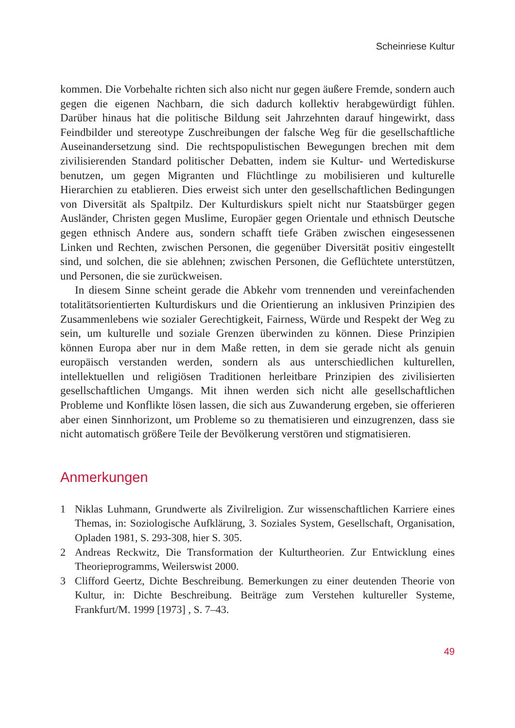Scheinriese Kultur
kommen. Die Vorbehalte richten sich also nicht nur gegen äußere Fremde, sondern auch gegen die eigenen Nachbarn, die sich dadurch kollektiv herabgewürdigt fühlen. Darüber hinaus hat die politische Bildung seit Jahrzehnten darauf hingewirkt, dass Feindbilder und stereotype Zuschreibungen der falsche Weg für die gesellschaftliche Auseinandersetzung sind. Die rechtspopulistischen Bewegungen brechen mit dem zivilisierenden Standard politischer Debatten, indem sie Kultur- und Wertediskurse benutzen, um gegen Migranten und Flüchtlinge zu mobilisieren und kulturelle Hierarchien zu etablieren. Dies erweist sich unter den gesellschaftlichen Bedingungen von Diversität als Spaltpilz. Der Kulturdiskurs spielt nicht nur Staatsbürger gegen Ausländer, Christen gegen Muslime, Europäer gegen Orientale und ethnisch Deutsche gegen ethnisch Andere aus, sondern schafft tiefe Gräben zwischen eingesessenen Linken und Rechten, zwischen Personen, die gegenüber Diversität positiv eingestellt sind, und solchen, die sie ablehnen; zwischen Personen, die Geflüchtete unterstützen, und Personen, die sie zurückweisen.
In diesem Sinne scheint gerade die Abkehr vom trennenden und vereinfachenden totalitätsorientierten Kulturdiskurs und die Orientierung an inklusiven Prinzipien des Zusammenlebens wie sozialer Gerechtigkeit, Fairness, Würde und Respekt der Weg zu sein, um kulturelle und soziale Grenzen überwinden zu können. Diese Prinzipien können Europa aber nur in dem Maße retten, in dem sie gerade nicht als genuin europäisch verstanden werden, sondern als aus unterschiedlichen kulturellen, intellektuellen und religiösen Traditionen herleitbare Prinzipien des zivilisierten gesellschaftlichen Umgangs. Mit ihnen werden sich nicht alle gesellschaftlichen Probleme und Konflikte lösen lassen, die sich aus Zuwanderung ergeben, sie offerieren aber einen Sinnhorizont, um Probleme so zu thematisieren und einzugrenzen, dass sie nicht automatisch größere Teile der Bevölkerung verstören und stigmatisieren.
Anmerkungen
1 Niklas Luhmann, Grundwerte als Zivilreligion. Zur wissenschaftlichen Karriere eines Themas, in: Soziologische Aufklärung, 3. Soziales System, Gesellschaft, Organisation, Opladen 1981, S. 293-308, hier S. 305.
2 Andreas Reckwitz, Die Transformation der Kulturtheorien. Zur Entwicklung eines Theorieprogramms, Weilerswist 2000.
3 Clifford Geertz, Dichte Beschreibung. Bemerkungen zu einer deutenden Theorie von Kultur, in: Dichte Beschreibung. Beiträge zum Verstehen kultureller Systeme, Frankfurt/M. 1999 [1973] , S. 7–43.
49